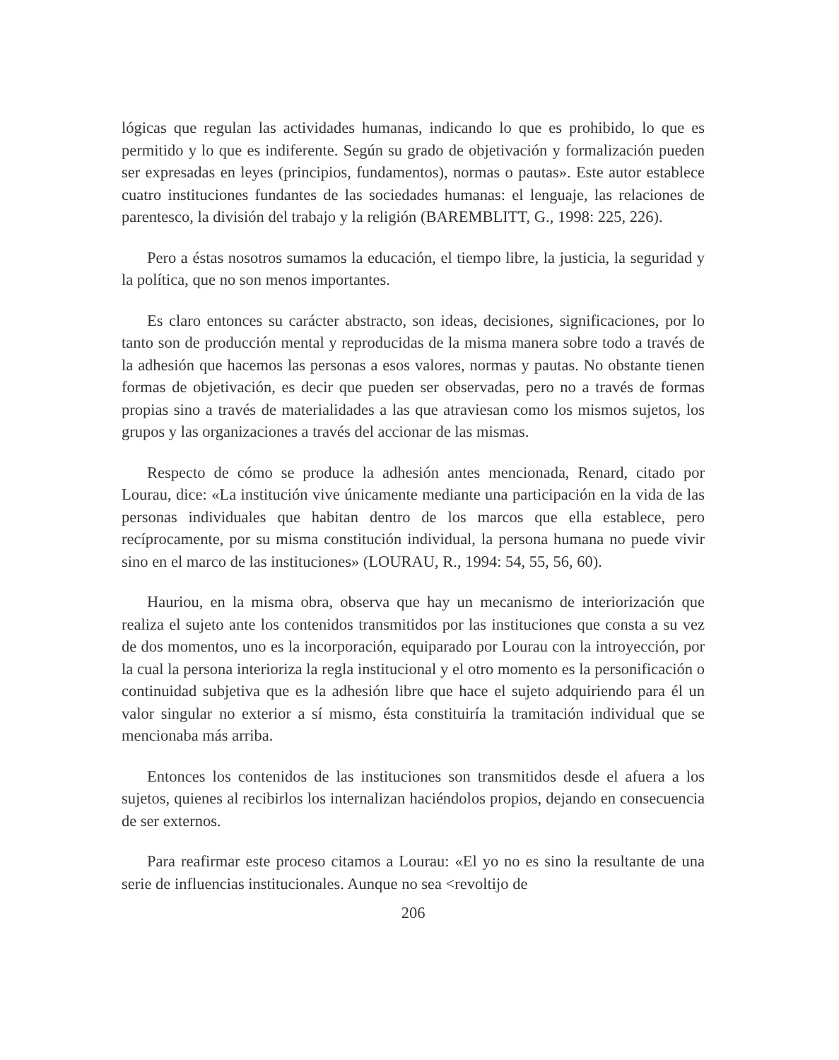lógicas que regulan las actividades humanas, indicando lo que es prohibido, lo que es permitido y lo que es indiferente. Según su grado de objetivación y formalización pueden ser expresadas en leyes (principios, fundamentos), normas o pautas». Este autor establece cuatro instituciones fundantes de las sociedades humanas: el lenguaje, las relaciones de parentesco, la división del trabajo y la religión (BAREMBLITT, G., 1998: 225, 226).
Pero a éstas nosotros sumamos la educación, el tiempo libre, la justicia, la seguridad y la política, que no son menos importantes.
Es claro entonces su carácter abstracto, son ideas, decisiones, significaciones, por lo tanto son de producción mental y reproducidas de la misma manera sobre todo a través de la adhesión que hacemos las personas a esos valores, normas y pautas. No obstante tienen formas de objetivación, es decir que pueden ser observadas, pero no a través de formas propias sino a través de materialidades a las que atraviesan como los mismos sujetos, los grupos y las organizaciones a través del accionar de las mismas.
Respecto de cómo se produce la adhesión antes mencionada, Renard, citado por Lourau, dice: «La institución vive únicamente mediante una participación en la vida de las personas individuales que habitan dentro de los marcos que ella establece, pero recíprocamente, por su misma constitución individual, la persona humana no puede vivir sino en el marco de las instituciones» (LOURAU, R., 1994: 54, 55, 56, 60).
Hauriou, en la misma obra, observa que hay un mecanismo de interiorización que realiza el sujeto ante los contenidos transmitidos por las instituciones que consta a su vez de dos momentos, uno es la incorporación, equiparado por Lourau con la introyección, por la cual la persona interioriza la regla institucional y el otro momento es la personificación o continuidad subjetiva que es la adhesión libre que hace el sujeto adquiriendo para él un valor singular no exterior a sí mismo, ésta constituiría la tramitación individual que se mencionaba más arriba.
Entonces los contenidos de las instituciones son transmitidos desde el afuera a los sujetos, quienes al recibirlos los internalizan haciéndolos propios, dejando en consecuencia de ser externos.
Para reafirmar este proceso citamos a Lourau: «El yo no es sino la resultante de una serie de influencias institucionales. Aunque no sea <revoltijo de
206